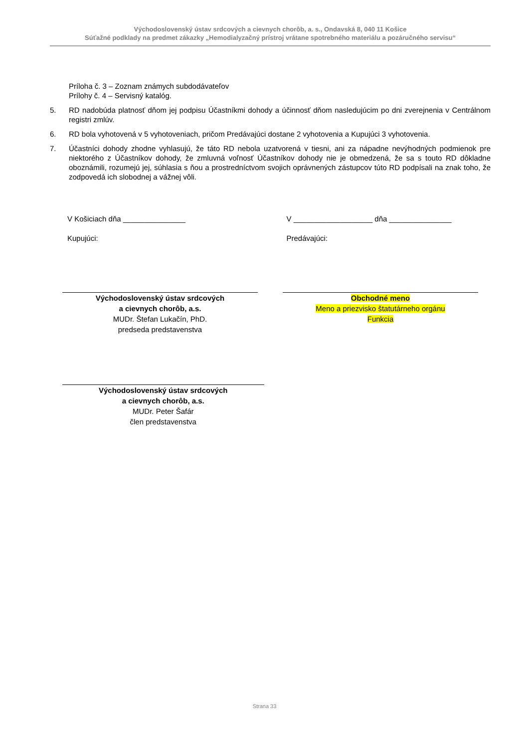Východoslovenský ústav srdcových a cievnych chorôb, a. s., Ondavská 8, 040 11 Košice
Súťažné podklady na predmet zákazky „Hemodialyzačný prístroj vrátane spotrebného materiálu a pozáručného servisu“
Príloha č. 3 – Zoznam známych subdodávateľov
Prílohy č. 4 – Servisný katalóg.
5. RD nadobúda platnosť dňom jej podpisu Účastníkmi dohody a účinnosť dňom nasledujúcim po dni zverejnenia v Centrálnom registri zmlúv.
6. RD bola vyhotovená v 5 vyhotoveniach, pričom Predávajúci dostane 2 vyhotovenia a Kupujúci 3 vyhotovenia.
7. Účastníci dohody zhodne vyhlasujú, že táto RD nebola uzatvorená v tiesni, ani za nápadne nevýhodných podmienok pre niektorého z Účastníkov dohody, že zmluvná voľnosť Účastníkov dohody nie je obmedzená, že sa s touto RD dôkladne oboznámili, rozumejú jej, súhlasia s ňou a prostredníctvom svojich oprávnených zástupcov túto RD podpísali na znak toho, že zodpovedá ich slobodnej a vážnej vôli.
V Košiciach dňa _______________
V ___________________ dňa _______________
Kupujúci: Predávajúci:
Východoslovenský ústav srdcových
a cievnych chorôb, a.s.
MUDr. Štefan Lukačín, PhD.
predseda predstavenstva
Obchodné meno
Meno a priezvisko štatutárneho orgánu
Funkcia
Východoslovenský ústav srdcových
a cievnych chorôb, a.s.
MUDr. Peter Šafár
člen predstavenstva
Strana 33